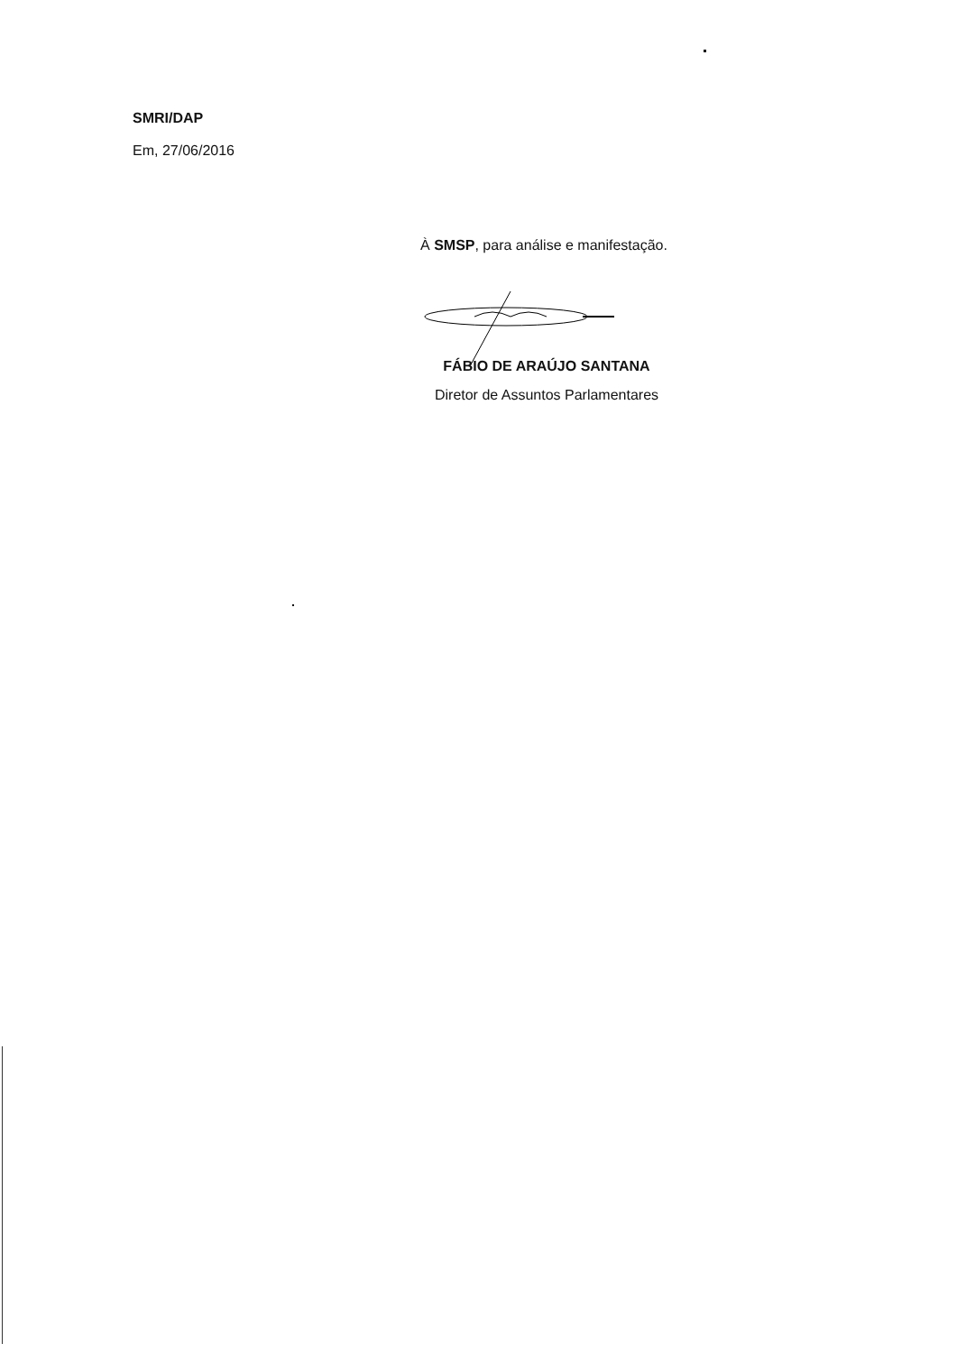SMRI/DAP
Em, 27/06/2016
À SMSP, para análise e manifestação.
FÁBIO DE ARAÚJO SANTANA
Diretor de Assuntos Parlamentares